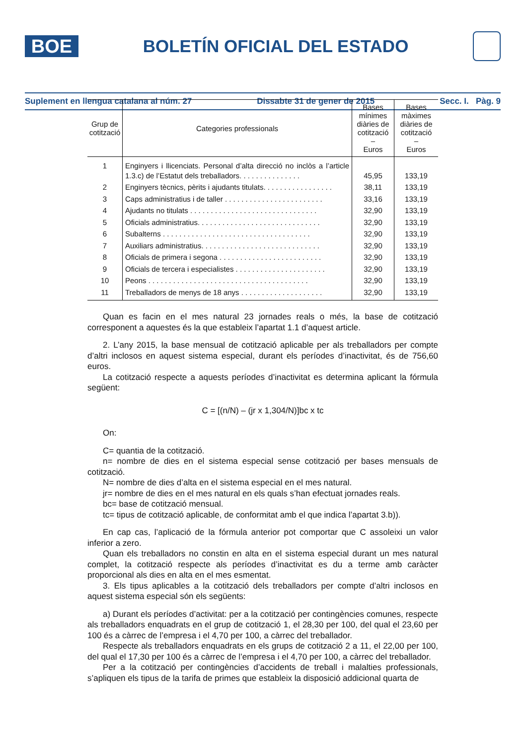BOE
BOLETÍN OFICIAL DEL ESTADO
Suplement en llengua catalana al núm. 27 Dissabte 31 de gener de 2015 Secc. I. Pàg. 9
| Grup de cotització | Categories professionals | Bases mínimes diàries de cotització – Euros | Bases màximes diàries de cotització – Euros |
| --- | --- | --- | --- |
| 1 | Enginyers i llicenciats. Personal d’alta direcció no inclòs a l’article 1.3.c) de l’Estatut dels treballadors. . . . . . . . . . . . . . . | 45,95 | 133,19 |
| 2 | Enginyers tècnics, pèrits i ajudants titulats. . . . . . . . . . . . . . . . . | 38,11 | 133,19 |
| 3 | Caps administratius i de taller . . . . . . . . . . . . . . . . . . . . . . . . | 33,16 | 133,19 |
| 4 | Ajudants no titulats . . . . . . . . . . . . . . . . . . . . . . . . . . . . . . . | 32,90 | 133,19 |
| 5 | Oficials administratius. . . . . . . . . . . . . . . . . . . . . . . . . . . . . . | 32,90 | 133,19 |
| 6 | Subalterns . . . . . . . . . . . . . . . . . . . . . . . . . . . . . . . . . . . . | 32,90 | 133,19 |
| 7 | Auxiliars administratius. . . . . . . . . . . . . . . . . . . . . . . . . . . . . | 32,90 | 133,19 |
| 8 | Oficials de primera i segona . . . . . . . . . . . . . . . . . . . . . . . . . | 32,90 | 133,19 |
| 9 | Oficials de tercera i especialistes . . . . . . . . . . . . . . . . . . . . . . | 32,90 | 133,19 |
| 10 | Peons . . . . . . . . . . . . . . . . . . . . . . . . . . . . . . . . . . . . . . . | 32,90 | 133,19 |
| 11 | Treballadors de menys de 18 anys . . . . . . . . . . . . . . . . . . . . | 32,90 | 133,19 |
Quan es facin en el mes natural 23 jornades reals o més, la base de cotització corresponent a aquestes és la que estableix l’apartat 1.1 d’aquest article.
2. L’any 2015, la base mensual de cotització aplicable per als treballadors per compte d’altri inclosos en aquest sistema especial, durant els períodes d’inactivitat, és de 756,60 euros.
La cotització respecte a aquests períodes d’inactivitat es determina aplicant la fórmula següent:
C = [(n/N) – (jr x 1,304/N)]bc x tc
On:
C= quantia de la cotització.
n= nombre de dies en el sistema especial sense cotització per bases mensuals de cotització.
N= nombre de dies d’alta en el sistema especial en el mes natural.
jr= nombre de dies en el mes natural en els quals s’han efectuat jornades reals.
bc= base de cotització mensual.
tc= tipus de cotització aplicable, de conformitat amb el que indica l’apartat 3.b)).
En cap cas, l’aplicació de la fórmula anterior pot comportar que C assoleixi un valor inferior a zero.
Quan els treballadors no constin en alta en el sistema especial durant un mes natural complet, la cotització respecte als períodes d’inactivitat es du a terme amb caràcter proporcional als dies en alta en el mes esmentat.
3. Els tipus aplicables a la cotització dels treballadors per compte d’altri inclosos en aquest sistema especial són els següents:
a) Durant els períodes d’activitat: per a la cotització per contingències comunes, respecte als treballadors enquadrats en el grup de cotització 1, el 28,30 per 100, del qual el 23,60 per 100 és a càrrec de l’empresa i el 4,70 per 100, a càrrec del treballador.
Respecte als treballadors enquadrats en els grups de cotització 2 a 11, el 22,00 per 100, del qual el 17,30 per 100 és a càrrec de l’empresa i el 4,70 per 100, a càrrec del treballador.
Per a la cotització per contingències d’accidents de treball i malalties professionals, s’apliquen els tipus de la tarifa de primes que estableix la disposició addicional quarta de